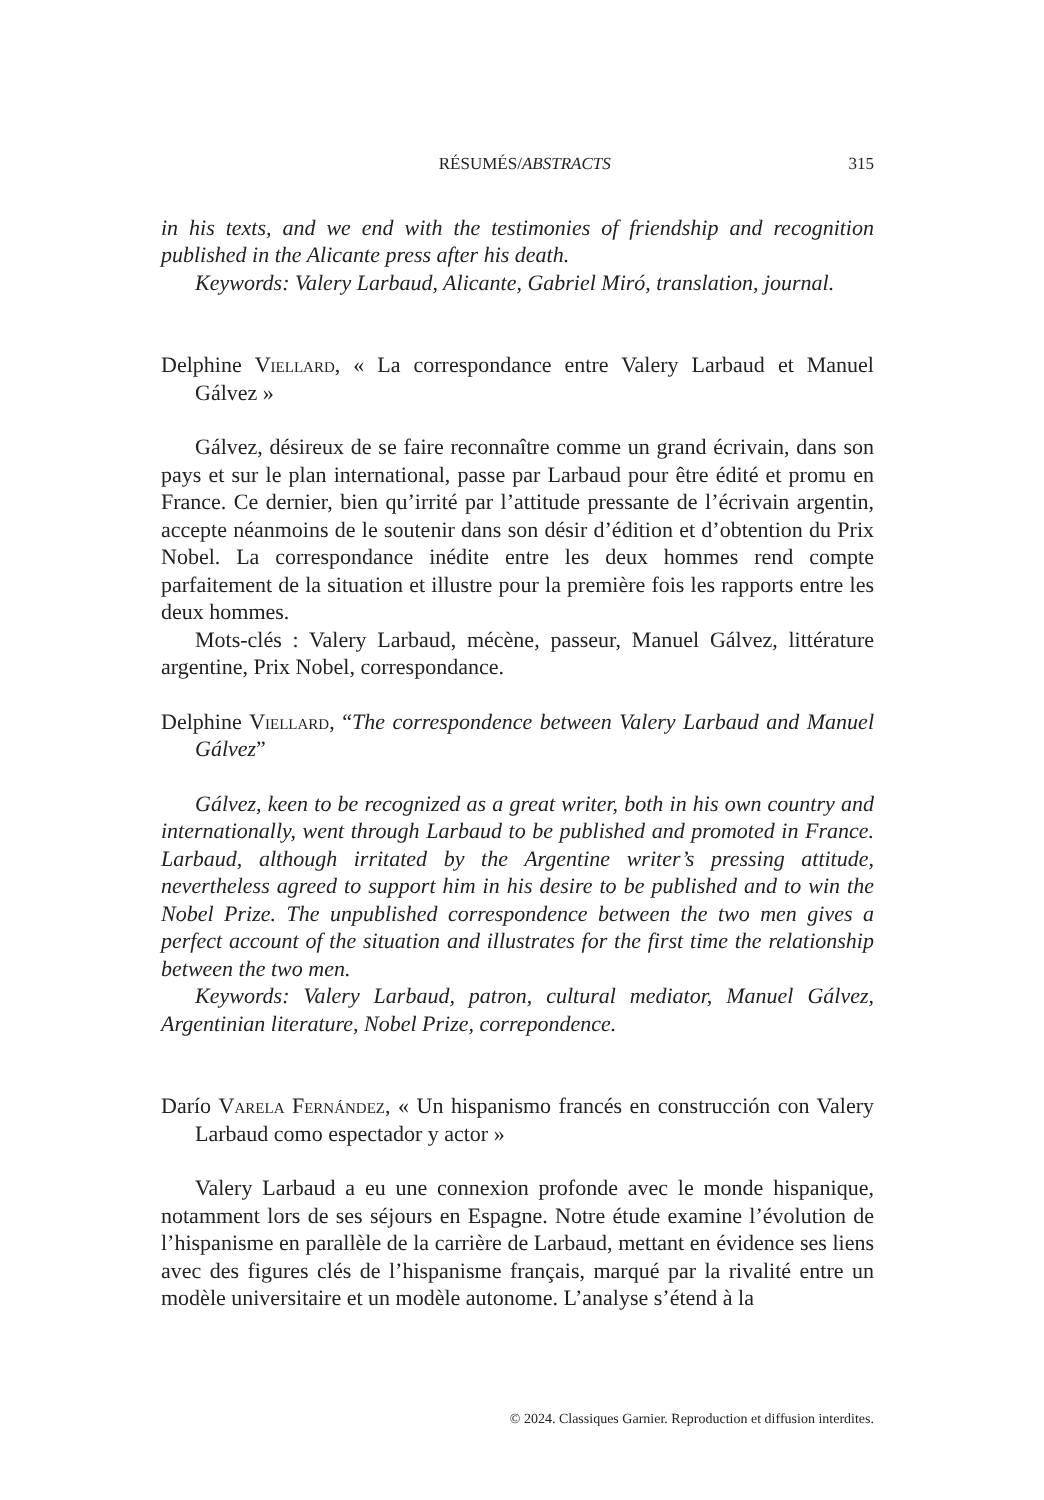RÉSUMÉS/ABSTRACTS 315
in his texts, and we end with the testimonies of friendship and recognition published in the Alicante press after his death.
Keywords: Valery Larbaud, Alicante, Gabriel Miró, translation, journal.
Delphine Viellard, « La correspondance entre Valery Larbaud et Manuel Gálvez »
Gálvez, désireux de se faire reconnaître comme un grand écrivain, dans son pays et sur le plan international, passe par Larbaud pour être édité et promu en France. Ce dernier, bien qu’irrité par l’attitude pressante de l’écrivain argentin, accepte néanmoins de le soutenir dans son désir d’édition et d’obtention du Prix Nobel. La correspondance inédite entre les deux hommes rend compte parfaitement de la situation et illustre pour la première fois les rapports entre les deux hommes.
Mots-clés : Valery Larbaud, mécène, passeur, Manuel Gálvez, littérature argentine, Prix Nobel, correspondance.
Delphine Viellard, “The correspondence between Valery Larbaud and Manuel Gálvez”
Gálvez, keen to be recognized as a great writer, both in his own country and internationally, went through Larbaud to be published and promoted in France. Larbaud, although irritated by the Argentine writer’s pressing attitude, nevertheless agreed to support him in his desire to be published and to win the Nobel Prize. The unpublished correspondence between the two men gives a perfect account of the situation and illustrates for the first time the relationship between the two men.
Keywords: Valery Larbaud, patron, cultural mediator, Manuel Gálvez, Argentinian literature, Nobel Prize, correpondence.
Darío Varela Fernández, « Un hispanismo francés en construcción con Valery Larbaud como espectador y actor »
Valery Larbaud a eu une connexion profonde avec le monde hispanique, notamment lors de ses séjours en Espagne. Notre étude examine l’évolution de l’hispanisme en parallèle de la carrière de Larbaud, mettant en évidence ses liens avec des figures clés de l’hispanisme français, marqué par la rivalité entre un modèle universitaire et un modèle autonome. L’analyse s’étend à la
© 2024. Classiques Garnier. Reproduction et diffusion interdites.